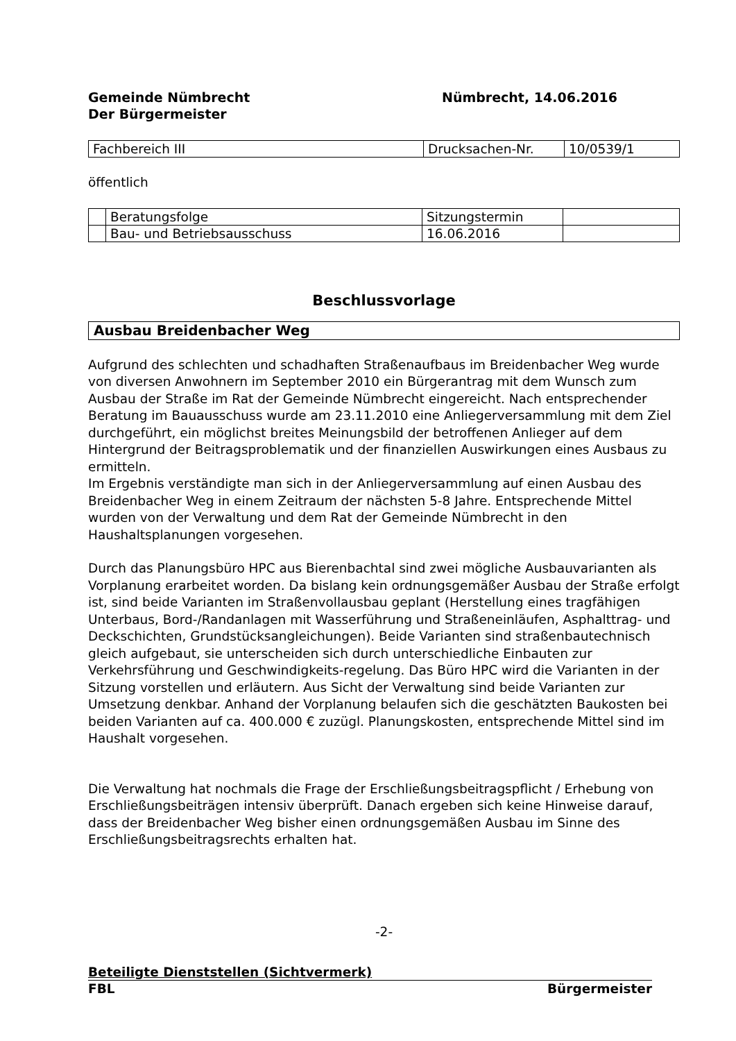Gemeinde Nümbrecht
Der Bürgermeister
Nümbrecht, 14.06.2016
| Fachbereich III | Drucksachen-Nr. | 10/0539/1 |
öffentlich
| | Beratungsfolge | Sitzungstermin | |
| | Bau- und Betriebsausschuss | 16.06.2016 | |
Beschlussvorlage
Ausbau Breidenbacher Weg
Aufgrund des schlechten und schadhaften Straßenaufbaus im Breidenbacher Weg wurde von diversen Anwohnern im September 2010 ein Bürgerantrag mit dem Wunsch zum Ausbau der Straße im Rat der Gemeinde Nümbrecht eingereicht. Nach entsprechender Beratung im Bauausschuss wurde am 23.11.2010 eine Anliegerversammlung mit dem Ziel durchgeführt, ein möglichst breites Meinungsbild der betroffenen Anlieger auf dem Hintergrund der Beitragsproblematik und der finanziellen Auswirkungen eines Ausbaus zu ermitteln.
Im Ergebnis verständigte man sich in der Anliegerversammlung auf einen Ausbau des Breidenbacher Weg in einem Zeitraum der nächsten 5-8 Jahre. Entsprechende Mittel wurden von der Verwaltung und dem Rat der Gemeinde Nümbrecht in den Haushaltsplanungen vorgesehen.
Durch das Planungsbüro HPC aus Bierenbachtal sind zwei mögliche Ausbauvarianten als Vorplanung erarbeitet worden. Da bislang kein ordnungsgemäßer Ausbau der Straße erfolgt ist, sind beide Varianten im Straßenvollausbau geplant (Herstellung eines tragfähigen Unterbaus, Bord-/Randanlagen mit Wasserführung und Straßeneinläufen, Asphalttrag- und Deckschichten, Grundstücksangleichungen). Beide Varianten sind straßenbautechnisch gleich aufgebaut, sie unterscheiden sich durch unterschiedliche Einbauten zur Verkehrsführung und Geschwindigkeits-regelung. Das Büro HPC wird die Varianten in der Sitzung vorstellen und erläutern. Aus Sicht der Verwaltung sind beide Varianten zur Umsetzung denkbar. Anhand der Vorplanung belaufen sich die geschätzten Baukosten bei beiden Varianten auf ca. 400.000 € zuzügl. Planungskosten, entsprechende Mittel sind im Haushalt vorgesehen.
Die Verwaltung hat nochmals die Frage der Erschließungsbeitragspflicht / Erhebung von Erschließungsbeiträgen intensiv überprüft. Danach ergeben sich keine Hinweise darauf, dass der Breidenbacher Weg bisher einen ordnungsgemäßen Ausbau im Sinne des Erschließungsbeitragsrechts erhalten hat.
-2-
Beteiligte Dienststellen (Sichtvermerk)
FBL Bürgermeister